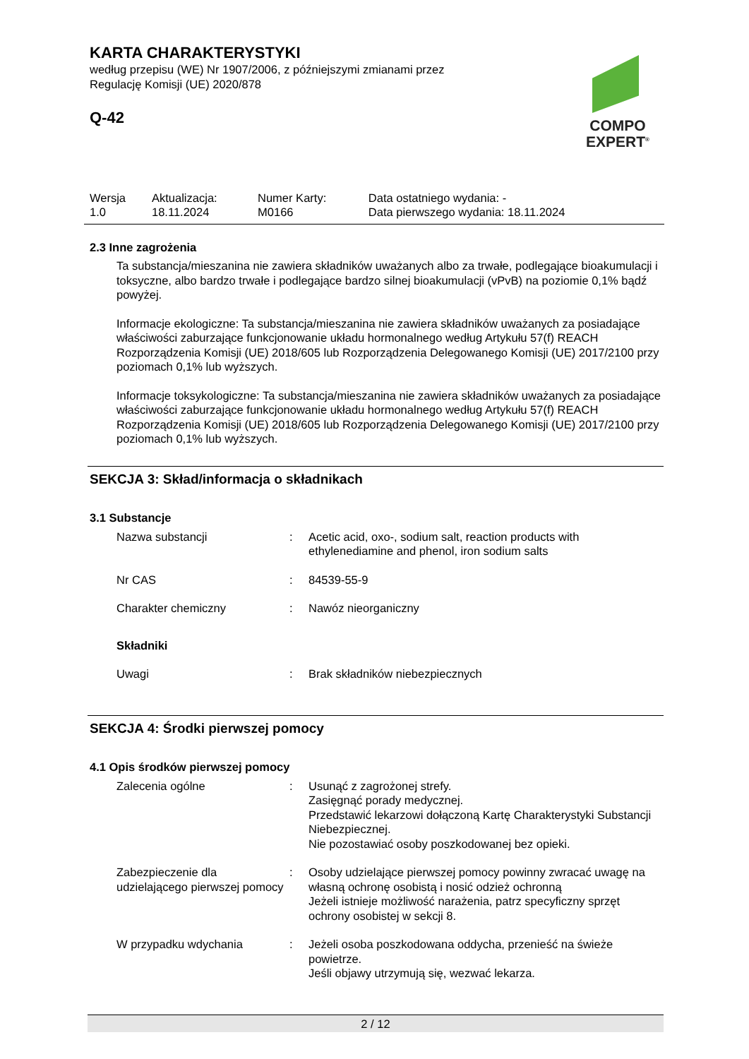KARTA CHARAKTERYSTYKI
według przepisu (WE) Nr 1907/2006, z późniejszymi zmianami przez
Regulację Komisji (UE) 2020/878
Q-42
COMPO
EXPERT<sup>®</sup>
| Wersja 1.0 | Aktualizacja: 18.11.2024 | Numer Karty: M0166 | Data ostatniego wydania: - Data pierwszego wydania: 18.11.2024 |
2.3 Inne zagrożenia
Ta substancja/mieszanina nie zawiera składników uważanych albo za trwałe, podlegające bioakumulacji i toksyczne, albo bardzo trwałe i podlegające bardzo silnej bioakumulacji (vPvB) na poziomie 0,1% bądź powyżej.
Informacje ekologiczne: Ta substancja/mieszanina nie zawiera składników uważanych za posiadające właściwości zaburzające funkcjonowanie układu hormonalnego według Artykułu 57(f) REACH Rozporządzenia Komisji (UE) 2018/605 lub Rozporządzenia Delegowanego Komisji (UE) 2017/2100 przy poziomach 0,1% lub wyższych.
Informacje toksykologiczne: Ta substancja/mieszanina nie zawiera składników uważanych za posiadające właściwości zaburzające funkcjonowanie układu hormonalnego według Artykułu 57(f) REACH Rozporządzenia Komisji (UE) 2018/605 lub Rozporządzenia Delegowanego Komisji (UE) 2017/2100 przy poziomach 0,1% lub wyższych.
SEKCJA 3: Skład/informacja o składnikach
3.1 Substancje
| Nazwa substancji | : | Acetic acid, oxo-, sodium salt, reaction products with ethylenediamine and phenol, iron sodium salts |
| Nr CAS | : | 84539-55-9 |
| Charakter chemiczny | : | Nawóz nieorganiczny |
| Składniki | | |
| Uwagi | : | Brak składników niebezpiecznych |
SEKCJA 4: Środki pierwszej pomocy
4.1 Opis środków pierwszej pomocy
| Zalecenia ogólne | : | Usunąć z zagrożonej strefy. Zasięgnąć porady medycznej. Przedstawić lekarzowi dołączoną Kartę Charakterystyki Substancji Niebezpiecznej. Nie pozostawiać osoby poszkodowanej bez opieki. |
| Zabezpieczenie dla udzielającego pierwszej pomocy | : | Osoby udzielające pierwszej pomocy powinny zwracać uwagę na własną ochronę osobistą i nosić odzież ochronną Jeżeli istnieje możliwość narażenia, patrz specyficzny sprzęt ochrony osobistej w sekcji 8. |
| W przypadku wdychania | : | Jeżeli osoba poszkodowana oddycha, przenieść na świeże powietrze. Jeśli objawy utrzymują się, wezwać lekarza. |
2 / 12